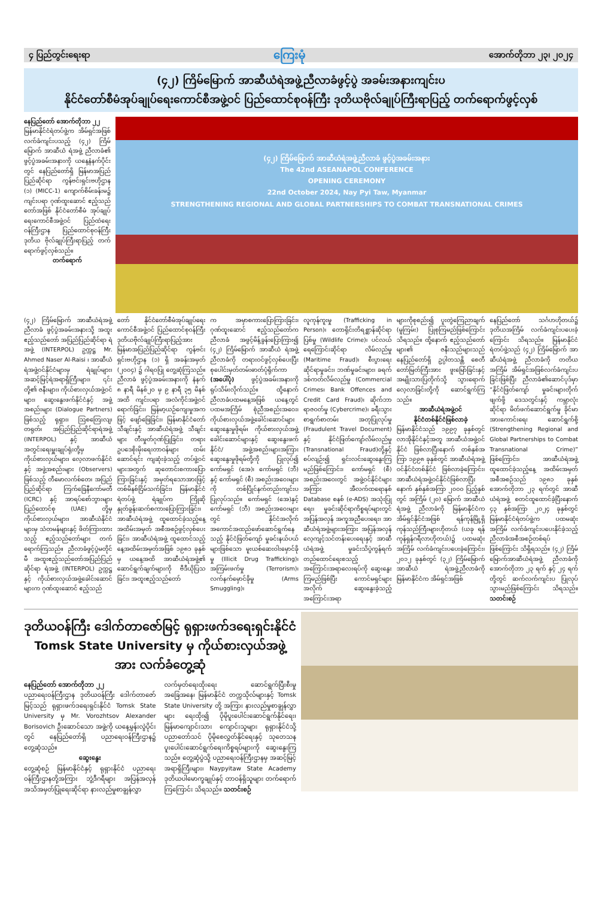၄ ပြည်တွင်းရေးရာ ကြေးမုံ အောက်တိုဘာ ၂၃၊ ၂၀၂၄
(၄၂) ကြိမ်မြောက် အာဆီယံရဲအဖွဲ့ညီလာခံဖွင့်ပွဲ အခမ်းအနားကျင်းပ
နိုင်ငံတော်စီမံအုပ်ချုပ်ရေးကောင်စီအဖွဲ့ဝင် ပြည်ထောင်စုဝန်ကြီး ဒုတိယဗိုလ်ချုပ်ကြီးရာပြည့် တက်ရောက်ဖွင့်လှစ်
နေပြည်တော် အောက်တိုဘာ ၂၂
မြန်မာနိုင်ငံရဲတပ်ဖွဲ့က အိမ်ရှင်အဖြစ် လက်ခံကျင်းပသည့် (၄၂) ကြိမ်မြောက် အာဆီယံ ရဲအဖွဲ့ ညီလာခံ၏ ဖွင့်ပွဲအခမ်းအနားကို ယနေ့နံနက်ပိုင်းတွင် နေပြည်တော်ရှိ မြန်မာအပြည်ပြည်ဆိုင်ရာ ကွန်ဗင်းရှင်းဗဟိုဌာန (၁) (MICC-1) ကျောက်စိမ်းခန်းမ၌ ကျင်းပရာ ဂုဏ်ထူးဆောင် ဧည့်သည်တော်အဖြစ် နိုင်ငံတော်စီမံ အုပ်ချုပ်ရေးကောင်စီအဖွဲ့ဝင် ပြည်ထဲရေးဝန်ကြီးဌာန ပြည်ထောင်စုဝန်ကြီး ဒုတိယ ဗိုလ်ချုပ်ကြီးရာပြည့် တက်ရောက်ဖွင့်လှစ်သည်။
တက်ရောက်
(၄၂) ကြိမ်မြောက် အာဆီယံရဲအဖွဲ့ညီလာခံ ဖွင့်ပွဲအခမ်းအနား
The 42nd ASEANAPOL CONFERENCE
OPENING CEREMONY
22nd October 2024, Nay Pyi Taw, Myanmar
STRENGTHENING REGIONAL AND GLOBAL PARTNERSHIPS TO COMBAT TRANSNATIONAL CRIMES
(၄၂) ကြိမ်မြောက် အာဆီယံရဲအဖွဲ့ညီလာခံ ဖွင့်ပွဲအခမ်းအနားသို့ အထူးဧည့်သည်တော် အပြည်ပြည်ဆိုင်ရာ ရဲအဖွဲ့ (INTERPOL) ဥက္ကဋ္ဌ Mr. Ahmed Naser Al-Raisi ၊ အာဆီယံရဲအဖွဲ့ဝင်နိုင်ငံများမှ ရဲချုပ်များ၊ အဆင့်မြင့်ရဲအရာရှိကြီးများ၊ ၎င်းတို့၏ ဇနီးများ၊ ကိုယ်စားလှယ်အဖွဲ့ဝင်များ၊ ဆွေးနွေးဖက်နိုင်ငံနှင့် အဖွဲ့အစည်းများ (Dialogue Partners) ဖြစ်သည့် ရုရှား၊ ဩစတြေးလျ၊ တရုတ်၊ အပြည်ပြည်ဆိုင်ရာရဲအဖွဲ့ (INTERPOL) နှင့် အာဆီယံအတွင်းရေးမှူးချုပ်ရုံးတို့မှ ကိုယ်စားလှယ်များ၊ လေ့လာဖက်နိုင်ငံနှင့် အဖွဲ့အစည်းများ (Observers) ဖြစ်သည့် တီမောလက်စ်တေ၊ အပြည်ပြည်ဆိုင်ရာ ကြက်ခြေနီကော်မတီ (ICRC) နှင့် အာရပ်စော်ဘွားများပြည်ထောင်စု (UAE) တို့မှ ကိုယ်စားလှယ်များ၊ အာဆီယံနိုင်ငံများမှ သံတမန်များနှင့် ဖိတ်ကြားထားသည့် ဧည့်သည်တော်များ တက်ရောက်ကြသည်။ ညီလာခံဖွင့်ပွဲမတိုင်မီ အထူးဧည့်သည်တော်အပြည်ပြည်ဆိုင်ရာ ရဲအဖွဲ့ (INTERPOL) ဥက္ကဋ္ဌနှင့် ကိုယ်စားလှယ်အဖွဲ့ခေါင်းဆောင်များက ဂုဏ်ထူးဆောင် ဧည့်သည်
တော် နိုင်ငံတော်စီမံအုပ်ချုပ်ရေးကောင်စီအဖွဲ့ဝင် ပြည်ထောင်စုဝန်ကြီး ဒုတိယဗိုလ်ချုပ်ကြီးရာပြည့်အား မြန်မာအပြည်ပြည်ဆိုင်ရာ ကွန်ဗင်းရှင်းဗဟိုဌာန (၁) ရှိ အခန်းအမှတ် (၂၀၀၄) ၌ ဂါရဝပြု တွေ့ဆုံကြသည်။ ညီလာခံ ဖွင့်ပွဲအခမ်းအနားကို နံနက် ၈ နာရီ မိနစ်၂၀ မှ ၉ နာရီ ၃၅ မိနစ်အထိ ကျင်းပရာ အလံကိုင်အဖွဲ့ဝင်ရောက်ခြင်း၊ မြန်မာ့ယဉ်ကျေးမှုအကဖြင့် ဖျော်ဖြေခြင်း၊ မြန်မာနိုင်ငံတော်သီချင်းနှင့် အာဆီယံရဲအဖွဲ့ သီချင်းများ တီးမှုတ်ဂုဏ်ပြုခြင်း၊ တရားဥပဒေစိုးမိုးရေးတာဝန်များ ထမ်းဆောင်ရင်း ကျဆုံးခဲ့သည့် တပ်ဖွဲ့ဝင်များအတွက် ဆုတောင်းစကားပြောကြားခြင်းနှင့် အမှတ်ရသောအားဖြင့် တစ်မိနစ်ငြိမ်သက်ခြင်း၊ မြန်မာနိုင်ငံရဲတပ်ဖွဲ့ ရဲချုပ်က ကြိုဆို နှုတ်ခွန်းဆက်စကားပြောကြားခြင်း၊ အာဆီယံရဲအဖွဲ့ ထူထောင်ခဲ့သည့်နေ့ အထိမ်းအမှတ် အစီအစဉ်ဖွင့်လှစ်ပေးခြင်း၊ အာဆီယံရဲအဖွဲ့ ထူထောင်သည့်နေ့အထိမ်းအမှတ်အဖြစ် ၁၉၈၁ ခုနှစ်မှ ယနေ့အထိ အာဆီယံရဲအဖွဲ့၏ ဆောင်ရွက်ချက်များကို ဗီဒီယိုပြသခြင်း၊ အထူးဧည့်သည်တော်
က အမှာစကားပြောကြားခြင်း၊ ဂုဏ်ထူးဆောင် ဧည့်သည်တော်က ညီလာခံ အဖွင့်မိန့်ခွန်းပြောကြား၍ (၄၂) ကြိမ်မြောက် အာဆီယံ ရဲအဖွဲ့ညီလာခံကို တရားဝင်ဖွင့်လှစ်ပေးပြီး စုပေါင်းမှတ်တမ်းဓာတ်ပုံရိုက်ကာ (အပေါ်ပုံ) ဖွင့်ပွဲအခမ်းအနားကို ရုပ်သိမ်းလိုက်သည်။ ထို့နောက် ညီလာခံပထမနေ့အဖြစ် ယနေ့တွင် ပထမအကြိမ် စုံညီအစည်းအဝေး၊ ကိုယ်စားလှယ်အဖွဲ့ခေါင်းဆောင်များ ဆွေးနွေးမှုဖိုရမ်၊ ကိုယ်စားလှယ်အဖွဲ့ခေါင်းဆောင်များနှင့် ဆွေးနွေးဖက်နိုင်ငံ/ အဖွဲ့အစည်းများအကြား ဆွေးနွေးမှုဖိုရမ်တို့ကို ပြုလုပ်၍ ကော်မရှင် (အေ)၊ ကော်မရှင် (ဘီ) နှင့် ကော်မရှင် (စီ) အစည်းအဝေးများကို တစ်ပြိုင်နက်တည်းကျင်းပပြုလုပ်သည်။ ကော်မရှင် (အေ)နှင့် ကော်မရှင် (ဘီ) အစည်းအဝေးများတွင် နိုင်ငံအလိုက် အကောင်အထည်ဖော်ဆောင်ရွက်နေသည့် နိုင်ငံဖြတ်ကျော် မှုခင်းနယ်ပယ်များဖြစ်သော မူးယစ်ဆေးဝါးမှောင်ခိုမှု (Illicit Drug Trafficking)၊ အကြမ်းဖက်မှု (Terrorism)၊ လက်နက်မှောင်ခိုမှု (Arms Smuggling)၊
လူကုန်ကူးမှု (Trafficking in Person)၊ တောရိုင်းတိရစ္ဆာန်ဆိုင်ရာပြစ်မှု (Wildlife Crime)၊ ပင်လယ် ရေကြောင်းဆိုင်ရာ လိမ်လည်မှု (Maritime Fraud)၊ စီးပွားရေးဆိုင်ရာမှုခင်း၊ ဘဏ်မှုခင်းများ၊ ခရက်ဒစ်ကတ်လိမ်လည်မှု (Commercial Crimes၊ Bank Offences and Credit Card Fraud)၊ ဆိုက်ဘာရာဇဝတ်မှု (Cybercrime)၊ ခရီးသွားစာရွက်စာတမ်း အတုပြုလုပ်မှု (Fraudulent Travel Document) နှင့် နိုင်ငံဖြတ်ကျော်လိမ်လည်မှု (Transnational Fraud)တို့နှင့် စပ်လျဉ်း၍ ရှင်းလင်းဆွေးနွေးကြမည်ဖြစ်ကြောင်း၊ ကော်မရှင် (စီ) အစည်းအဝေးတွင် အဖွဲ့ဝင်နိုင်ငံများအကြား အီလက်ထရောနစ် Database စနစ် (e-ADS) အသုံးပြုရေး၊ မှုခင်းဆိုင်ရာကိစ္စရပ်များတွင် အပြန်အလှန် အကူအညီပေးရေး၊ အာဆီယံရဲအဖွဲ့များအကြား အပြန်အလှန် လေ့ကျင့်သင်တန်းပေးရေးနှင့် အာဆီယံရဲအဖွဲ့ မှုခင်းသိပွဲကွန်ရက်တည်ထောင်ရေးစသည့် အကြောင်းအရာလေးရပ်ကို ဆွေးနွေးကြမည်ဖြစ်ပြီး ကောင်မရှင်များအလိုက် ဆွေးနွေးခဲ့သည့် အကြောင်းအရာ
များကိုစုစည်း၍ ပူးတွဲကြေညာချက် (မူကြမ်း) ပြုစုကြမည်ဖြစ်ကြောင်း သိရသည်။ ထို့နောက် ဧည့်သည်တော်များ၏ ဇနီးသည်များသည် နေပြည်တော်ရှိ ဥပ္ပါတသန္တိ စေတီတော်မြတ်ကြီးအား ဖူးမြော်ခြင်းနှင့် အမျိုးသားပြတိုက်သို့ သွားရောက်လေ့လာခြင်းတို့ကို ဆောင်ရွက်ကြသည်။
အာဆီယံရဲအဖွဲ့ဝင်
နိုင်ငံတစ်နိုင်ငံဖြစ်လာခဲ့
မြန်မာနိုင်ငံသည် ၁၉၉၇ ခုနှစ်တွင် လာအိုနိုင်ငံနှင့်အတူ အာဆီယံအဖွဲ့ဝင်နိုင်ငံ ဖြစ်လာပြီးနောက် တစ်နှစ်အကြာ ၁၉၉၈ ခုနှစ်တွင် အာဆီယံရဲအဖွဲ့ဝင်နိုင်ငံတစ်နိုင်ငံ ဖြစ်လာခဲ့ကြောင်း၊ အာဆီယံရဲအဖွဲ့ဝင်နိုင်ငံဖြစ်လာပြီးနောက် နှစ်နှစ်အကြာ ၂၀၀၀ ပြည့်နှစ်တွင် အကြိမ် (၂၀) မြောက် အာဆီယံရဲအဖွဲ့ ညီလာခံကို မြန်မာနိုင်ငံက အိမ်ရှင်နိုင်ငံအဖြစ် ရန်ကုန်မြို့ရှိ ကုန်သည်ကြီးများဟိုတယ် (ယခု ရန်ကုန်ရှန်ဂရီလာဟိုတယ်)၌ ပထမဆုံးအကြိမ် လက်ခံကျင်းပပေးခဲ့ကြောင်း၊ ၂၀၁၂ ခုနှစ်တွင် (၃၂) ကြိမ်မြောက် အာဆီယံ ရဲအဖွဲ့ညီလာခံကို မြန်မာနိုင်ငံက အိမ်ရှင်အဖြစ်
နေပြည်တော် သင်္ဂဟဟိုတယ်၌ ဒုတိယအကြိမ် လက်ခံကျင်းပပေးခဲ့ကြောင်း သိရသည်။ မြန်မာနိုင်ငံရဲတပ်ဖွဲ့သည် (၄၂) ကြိမ်မြောက် အာဆီယံရဲအဖွဲ့ ညီလာခံကို တတိယအကြိမ် အိမ်ရှင်အဖြစ်လက်ခံကျင်းပခြင်းဖြစ်ပြီး ညီလာခံ၏ဆောင်ပုဒ်မှာ “နိုင်ငံဖြတ်ကျော် မှုခင်းများတိုက်ဖျက်ဖို့ ဒေသတွင်းနှင့် ကမ္ဘာလုံးဆိုင်ရာ မိတ်ဖက်ဆောင်ရွက်မှု ခိုင်မာအားကောင်းရေး ဆောင်ရွက်စို့ (Strengthening Regional and Global Partnerships to Combat Transnational Crime)” ဖြစ်ကြောင်း၊ အာဆီယံရဲအဖွဲ့ ထူထောင်ခဲ့သည့်နေ့ အထိမ်းအမှတ်အစီအစဉ်သည် ၁၉၈၁ ခုနှစ် အောက်တိုဘာ ၂၃ ရက်တွင် အာဆီယံရဲအဖွဲ့ စတင်ထူထောင်ခဲ့ပြီးနောက် ၄၃ နှစ်အကြာ ၂၀၂၄ ခုနှစ်တွင် မြန်မာနိုင်ငံရဲတပ်ဖွဲ့က ပထမဆုံးအကြိမ် လက်ခံကျင်းပပေးနိုင်ခဲ့သည့် ညီလာခံအစီအစဉ်တစ်ရပ်ဖြစ်ကြောင်း သိရှိရသည်။ (၄၂) ကြိမ်မြောက်အာဆီယံရဲအဖွဲ့ ညီလာခံကို အောက်တိုဘာ ၂၃ ရက် နှင့် ၂၄ ရက်တို့တွင် ဆက်လက်ကျင်းပ ပြုလုပ်သွားမည်ဖြစ်ကြောင်း သိရသည်။ သတင်းစဉ်
ဒုတိယဝန်ကြီး ဒေါက်တာဇော်မြင့် ရုရှားဖက်ဒရေးရှင်းနိုင်ငံ
Tomsk State University မှ ကိုယ်စားလှယ်အဖွဲ့အား လက်ခံတွေ့ဆုံ
နေပြည်တော် အောက်တိုဘာ ၂၂
ပညာရေးဝန်ကြီးဌာန ဒုတိယဝန်ကြီး ဒေါက်တာဇော်မြင့်သည် ရုရှားဖက်ဒရေးရှင်းနိုင်ငံ Tomsk State University မှ Mr. Vorozhtsov Alexander Borisovich ဦးဆောင်သော အဖွဲ့ကို ယနေ့မွန်းလွဲပိုင်းတွင် နေပြည်တော်ရှိ ပညာရေးဝန်ကြီးဌာန၌ တွေ့ဆုံသည်။
ဆွေးနွေး
တွေ့ဆုံစဉ် မြန်မာနိုင်ငံနှင့် ရုရှားနိုင်ငံ ပညာရေးဝန်ကြီးဌာနတို့အကြား ဘွဲ့ဒီဂရီများ အပြန်အလှန်အသိအမှတ်ပြုရေးဆိုင်ရာ နားလည်မှုစာချွန်လွှာ
လက်မှတ်ရေးထိုးရေး ဆောင်ရွက်ပြီးစီးမှု အခြေအနေ၊ မြန်မာနိုင်ငံ တက္ကသိုလ်များနှင့် Tomsk State University တို့ အကြား နားလည်မှုစာချွန်လွှာများ ရေးထိုး၍ ပိုမိုပူးပေါင်းဆောင်ရွက်နိုင်ရေး၊ မြန်မာကျောင်းသား ကျောင်းသူများ ရုရှားနိုင်ငံသို့ပညာတော်သင် ပိုမိုစေလွှတ်နိုင်ရေးနှင့် သုတေသန ပူးပေါင်းဆောင်ရွက်ရေးကိစ္စရပ်များကို ဆွေးနွေးကြသည်။ တွေ့ဆုံပွဲသို့ ပညာရေးဝန်ကြီးဌာနမှ အဆင့်မြင့်အရာရှိကြီးများ၊ Naypyitaw State Academy ဒုတိယပါမောက္ခချုပ်နှင့် တာဝန်ရှိသူများ တက်ရောက်ကြကြောင်း သိရသည်။ သတင်းစဉ်